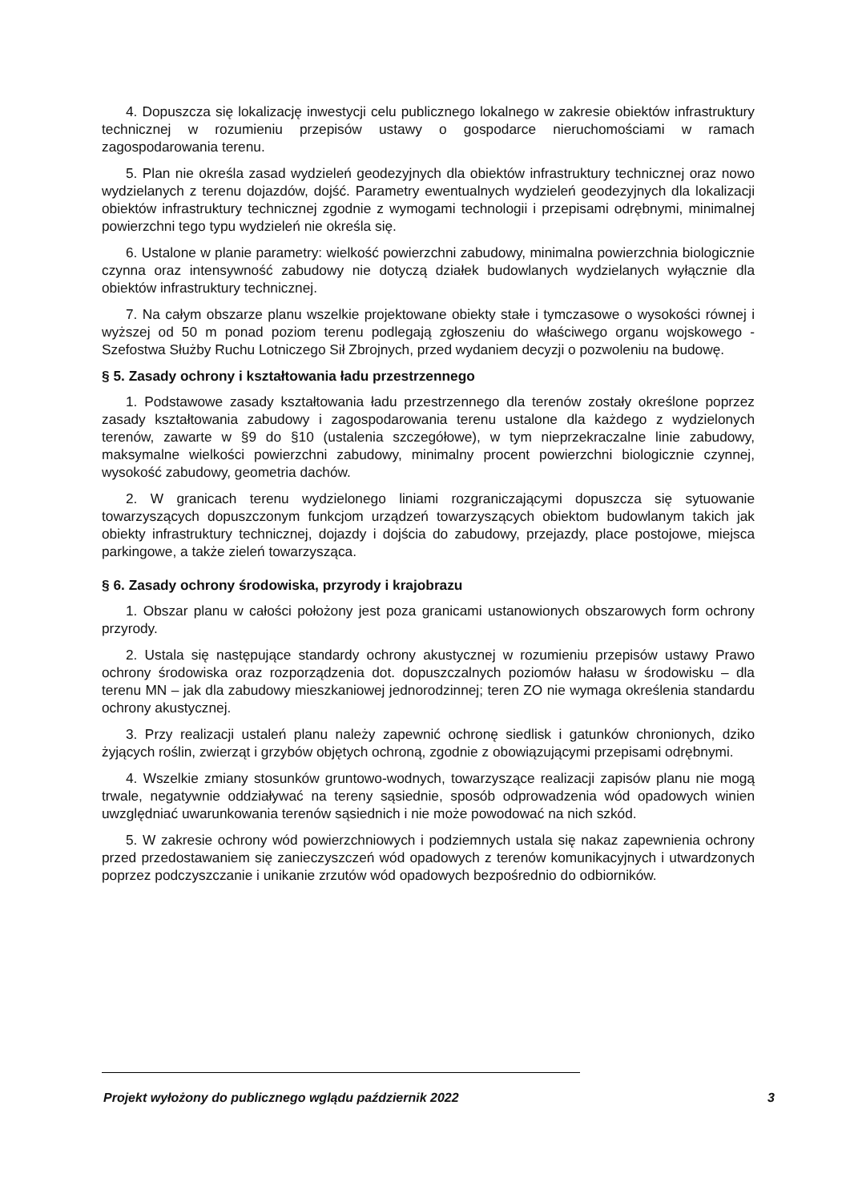4. Dopuszcza się lokalizację inwestycji celu publicznego lokalnego w zakresie obiektów infrastruktury technicznej w rozumieniu przepisów ustawy o gospodarce nieruchomościami w ramach zagospodarowania terenu.
5. Plan nie określa zasad wydzieleń geodezyjnych dla obiektów infrastruktury technicznej oraz nowo wydzielanych z terenu dojazdów, dojść. Parametry ewentualnych wydzieleń geodezyjnych dla lokalizacji obiektów infrastruktury technicznej zgodnie z wymogami technologii i przepisami odrębnymi, minimalnej powierzchni tego typu wydzieleń nie określa się.
6. Ustalone w planie parametry: wielkość powierzchni zabudowy, minimalna powierzchnia biologicznie czynna oraz intensywność zabudowy nie dotyczą działek budowlanych wydzielanych wyłącznie dla obiektów infrastruktury technicznej.
7. Na całym obszarze planu wszelkie projektowane obiekty stałe i tymczasowe o wysokości równej i wyższej od 50 m ponad poziom terenu podlegają zgłoszeniu do właściwego organu wojskowego - Szefostwa Służby Ruchu Lotniczego Sił Zbrojnych, przed wydaniem decyzji o pozwoleniu na budowę.
§ 5. Zasady ochrony i kształtowania ładu przestrzennego
1. Podstawowe zasady kształtowania ładu przestrzennego dla terenów zostały określone poprzez zasady kształtowania zabudowy i zagospodarowania terenu ustalone dla każdego z wydzielonych terenów, zawarte w §9 do §10 (ustalenia szczegółowe), w tym nieprzekraczalne linie zabudowy, maksymalne wielkości powierzchni zabudowy, minimalny procent powierzchni biologicznie czynnej, wysokość zabudowy, geometria dachów.
2. W granicach terenu wydzielonego liniami rozgraniczającymi dopuszcza się sytuowanie towarzyszących dopuszczonym funkcjom urządzeń towarzyszących obiektom budowlanym takich jak obiekty infrastruktury technicznej, dojazdy i dojścia do zabudowy, przejazdy, place postojowe, miejsca parkingowe, a także zieleń towarzysząca.
§ 6. Zasady ochrony środowiska, przyrody i krajobrazu
1. Obszar planu w całości położony jest poza granicami ustanowionych obszarowych form ochrony przyrody.
2. Ustala się następujące standardy ochrony akustycznej w rozumieniu przepisów ustawy Prawo ochrony środowiska oraz rozporządzenia dot. dopuszczalnych poziomów hałasu w środowisku – dla terenu MN – jak dla zabudowy mieszkaniowej jednorodzinnej; teren ZO nie wymaga określenia standardu ochrony akustycznej.
3. Przy realizacji ustaleń planu należy zapewnić ochronę siedlisk i gatunków chronionych, dziko żyjących roślin, zwierząt i grzybów objętych ochroną, zgodnie z obowiązującymi przepisami odrębnymi.
4. Wszelkie zmiany stosunków gruntowo-wodnych, towarzyszące realizacji zapisów planu nie mogą trwale, negatywnie oddziaływać na tereny sąsiednie, sposób odprowadzenia wód opadowych winien uwzględniać uwarunkowania terenów sąsiednich i nie może powodować na nich szkód.
5. W zakresie ochrony wód powierzchniowych i podziemnych ustala się nakaz zapewnienia ochrony przed przedostawaniem się zanieczyszczeń wód opadowych z terenów komunikacyjnych i utwardzonych poprzez podczyszczanie i unikanie zrzutów wód opadowych bezpośrednio do odbiorników.
Projekt wyłożony do publicznego wglądu październik 2022 3